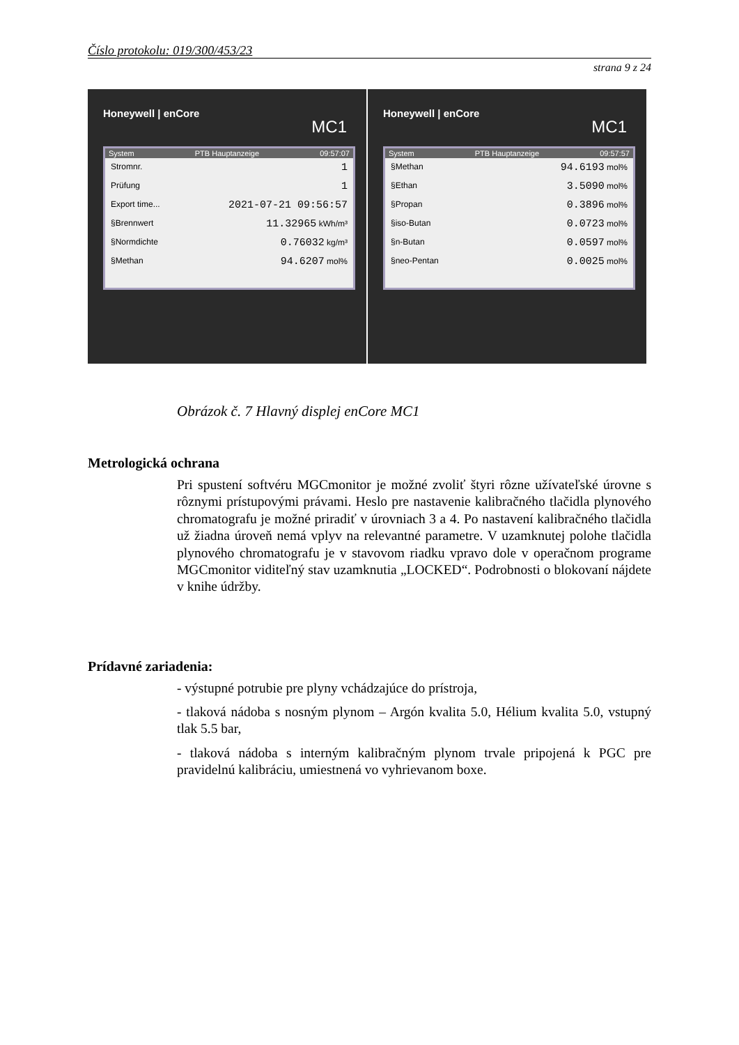Číslo protokolu: 019/300/453/23
strana 9 z 24
Honeywell | enCore
MC1
System PTB Hauptanzeige 09:57:07
Stromnr. 1
Prüfung 1
Export time... 2021-07-21 09:56:57
§Brennwert 11.32965 kWh/m³
§Normdichte 0.76032 kg/m³
§Methan 94.6207 mol%
Honeywell | enCore
MC1
System PTB Hauptanzeige 09:57:57
§Methan 94.6193 mol%
§Ethan 3.5090 mol%
§Propan 0.3896 mol%
§iso-Butan 0.0723 mol%
§n-Butan 0.0597 mol%
§neo-Pentan 0.0025 mol%
Obrázok č. 7 Hlavný displej enCore MC1
Metrologická ochrana
Pri spustení softvéru MGCmonitor je možné zvoliť štyri rôzne užívateľské úrovne s rôznymi prístupovými právami. Heslo pre nastavenie kalibračného tlačidla plynového chromatografu je možné priradiť v úrovniach 3 a 4. Po nastavení kalibračného tlačidla už žiadna úroveň nemá vplyv na relevantné parametre. V uzamknutej polohe tlačidla plynového chromatografu je v stavovom riadku vpravo dole v operačnom programe MGCmonitor viditeľný stav uzamknutia „LOCKED“. Podrobnosti o blokovaní nájdete v knihe údržby.
Prídavné zariadenia:
- výstupné potrubie pre plyny vchádzajúce do prístroja,
- tlaková nádoba s nosným plynom – Argón kvalita 5.0, Hélium kvalita 5.0, vstupný tlak 5.5 bar,
- tlaková nádoba s interným kalibračným plynom trvale pripojená k PGC pre pravidelnú kalibráciu, umiestnená vo vyhrievanom boxe.